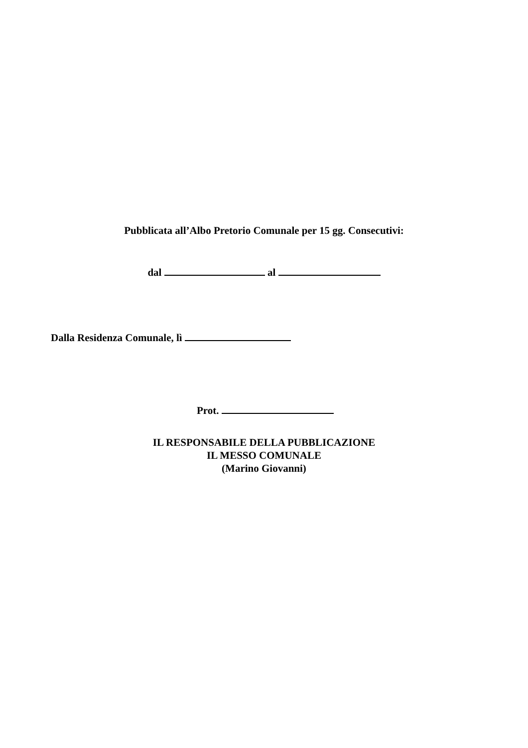Pubblicata all’Albo Pretorio Comunale per 15 gg. Consecutivi:
dal al
Dalla Residenza Comunale, lì
Prot.
IL RESPONSABILE DELLA PUBBLICAZIONE
IL MESSO COMUNALE
(Marino Giovanni)